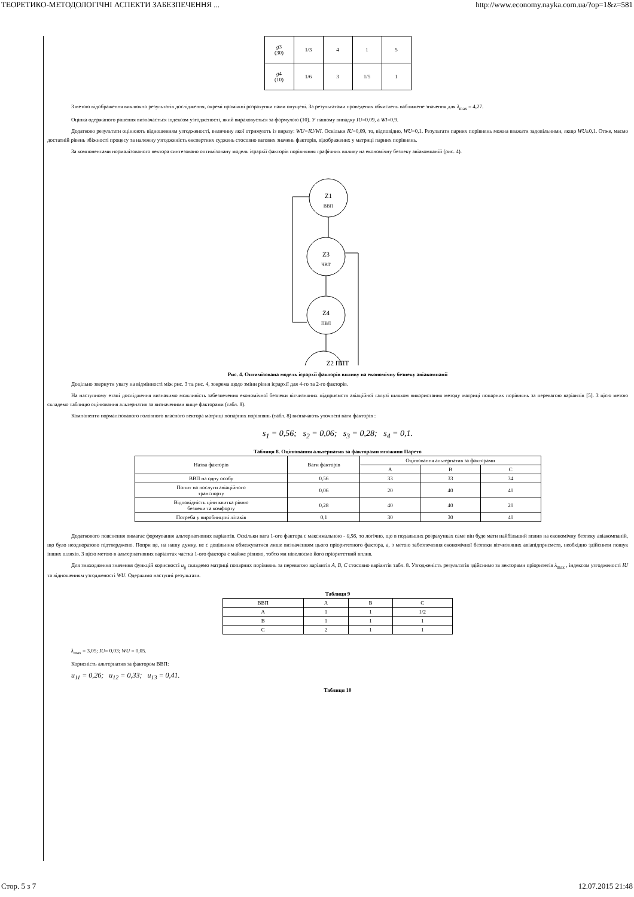ТЕОРЕТИКО-МЕТОДОЛОГІЧНІ АСПЕКТИ ЗАБЕЗПЕЧЕННЯ ... http://www.economy.nayka.com.ua/?op=1&z=581
| g 3 (30) | 1/3 | 4 | 1 | 5 |
| g 4 (10) | 1/6 | 3 | 1/5 | 1 |
З метою відображення виключно результатів дослідження, окремі проміжні розрахунки нами опущені. За результатами проведених обчислень наближене значення для λ<sub>max</sub> = 4,27.
Оцінка одержаного рішення визначається індексом узгодженості, який вираховується за формулою (10). У нашому випадку IU=0,09, а WI=0,9.
Додатково результати оцінюють відношенням узгодженості, величину якої отримують із виразу: WU=IU/WI. Оскільки IU=0,09, то, відповідно, WU=0,1. Результати парних порівнянь можна вважати задовільними, якщо WU≤0,1. Отже, маємо достатній рівень збіжності процесу та належну узгодженість експертних суджень стосовно вагових значень факторів, відображених у матриці парних порівнянь.
За компонентами нормалізованого вектора синтезовано оптимізовану модель ієрархії факторів порівняння графічних впливу на економічну безпеку авіакомпаній (рис. 4).
Z1
ВВП
Z3
ЧВТ
Z4
ПВЛ
Z2 ППТ
Рис. 4. Оптимізована модель ієрархії факторів впливу на економічну безпеку авіакомпанії
Доцільно звернути увагу на відмінності між рис. 3 та рис. 4, зокрема щодо зміни рівня ієрархії для 4-го та 2-го факторів.
На наступному етапі дослідження визначимо можливість забезпечення економічної безпеки вітчизняних підприємств авіаційної галузі шляхом використання методу матриці попарних порівнянь за перевагою варіантів [5]. З цією метою складемо таблицю оцінювання альтернатив за визначеними вище факторами (табл. 8).
Компоненти нормалізованого головного власного вектора матриці попарних порівнянь (табл. 8) визначають уточнені ваги факторів :
s<sub>1</sub> = 0,56; s<sub>2</sub> = 0,06; s<sub>3</sub> = 0,28; s<sub>4</sub> = 0,1.
Таблиця 8. Оцінювання альтернатив за факторами множини Парето
| Назва факторів | Ваги факторів | Оцінювання альтернатив за факторами | | |
| | | A | B | C |
| ВВП на одну особу | 0,56 | 33 | 33 | 34 |
| Попит на послуги авіаційного транспорту | 0,06 | 20 | 40 | 40 |
| Відповідність ціни квитка рівню безпеки та комфорту | 0,28 | 40 | 40 | 20 |
| Потреба у виробництві літаків | 0,1 | 30 | 30 | 40 |
Додаткового пояснення вимагає формування альтернативних варіантів. Оскільки вага 1-ого фактора є максимальною - 0,56, то логічно, що в подальших розрахунках саме він буде мати найбільший вплив на економічну безпеку авіакомпаній, що було неодноразово підтверджено. Попри це, на нашу думку, не є доцільним обмежуватися лише визначенням цього пріоритетного фактора, а, з метою забезпечення економічної безпеки вітчизняних авіапідприємств, необхідно здійснити пошук інших шляхів. З цією метою в альтернативних варіантах частка 1-ого фактора є майже рівною, тобто ми нівелюємо його пріоритетний вплив.
Для знаходження значення функцій корисності u<sub>ij</sub> складемо матриці попарних порівнянь за перевагою варіантів A, B, C стосовно варіантів табл. 8. Узгодженість результатів здійснимо за векторами пріоритетів λ<sub>max</sub> , індексом узгодженості IU та відношенням узгодженості WU. Одержимо наступні результати.
Таблиця 9
| ВВП | A | B | C |
| A | 1 | 1 | 1/2 |
| B | 1 | 1 | 1 |
| C | 2 | 1 | 1 |
λ<sub>max</sub> = 3,05; IU= 0,03; WU = 0,05.
Корисність альтернатив за фактором ВВП:
u<sub>11</sub> = 0,26; u<sub>12</sub> = 0,33; u<sub>13</sub> = 0,41.
Таблиця 10
Стор. 5 з 7 12.07.2015 21:48